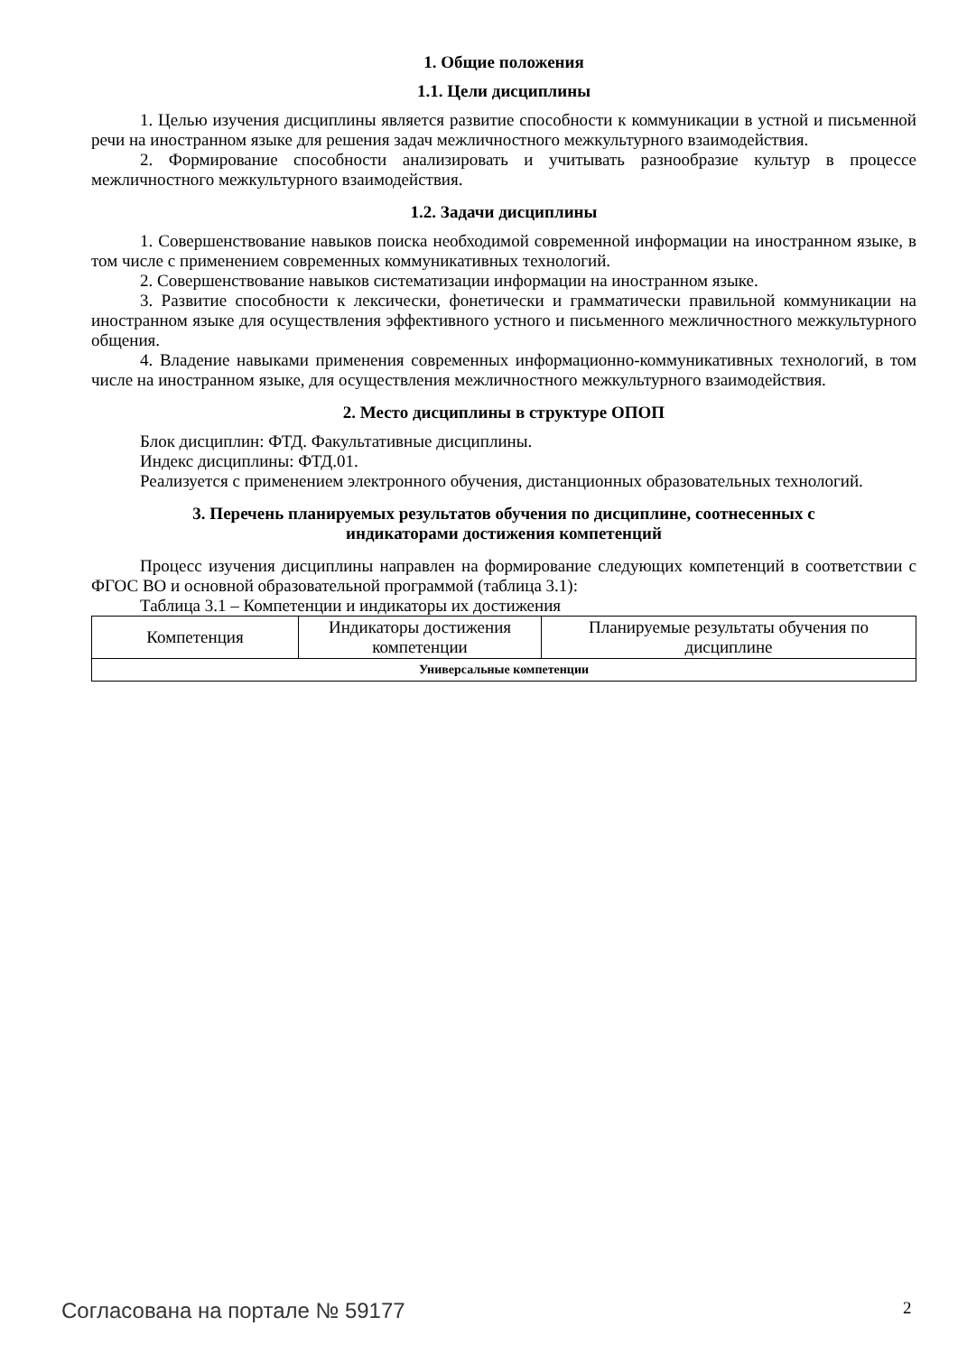1. Общие положения
1.1. Цели дисциплины
1. Целью изучения дисциплины является развитие способности к коммуникации в устной и письменной речи на иностранном языке для решения задач межличностного межкультурного взаимодействия.
2. Формирование способности анализировать и учитывать разнообразие культур в процессе межличностного межкультурного взаимодействия.
1.2. Задачи дисциплины
1. Совершенствование навыков поиска необходимой современной информации на иностранном языке, в том числе с применением современных коммуникативных технологий.
2. Совершенствование навыков систематизации информации на иностранном языке.
3. Развитие способности к лексически, фонетически и грамматически правильной коммуникации на иностранном языке для осуществления эффективного устного и письменного межличностного межкультурного общения.
4. Владение навыками применения современных информационно-коммуникативных технологий, в том числе на иностранном языке, для осуществления межличностного межкультурного взаимодействия.
2. Место дисциплины в структуре ОПОП
Блок дисциплин: ФТД. Факультативные дисциплины.
Индекс дисциплины: ФТД.01.
Реализуется с применением электронного обучения, дистанционных образовательных технологий.
3. Перечень планируемых результатов обучения по дисциплине, соотнесенных с
индикаторами достижения компетенций
Процесс изучения дисциплины направлен на формирование следующих компетенций в соответствии с ФГОС ВО и основной образовательной программой (таблица 3.1):
Таблица 3.1 – Компетенции и индикаторы их достижения
| Компетенция | Индикаторы достижения компетенции | Планируемые результаты обучения по дисциплине |
| --- | --- | --- |
| Универсальные компетенции | | |
Согласована на портале № 59177 2